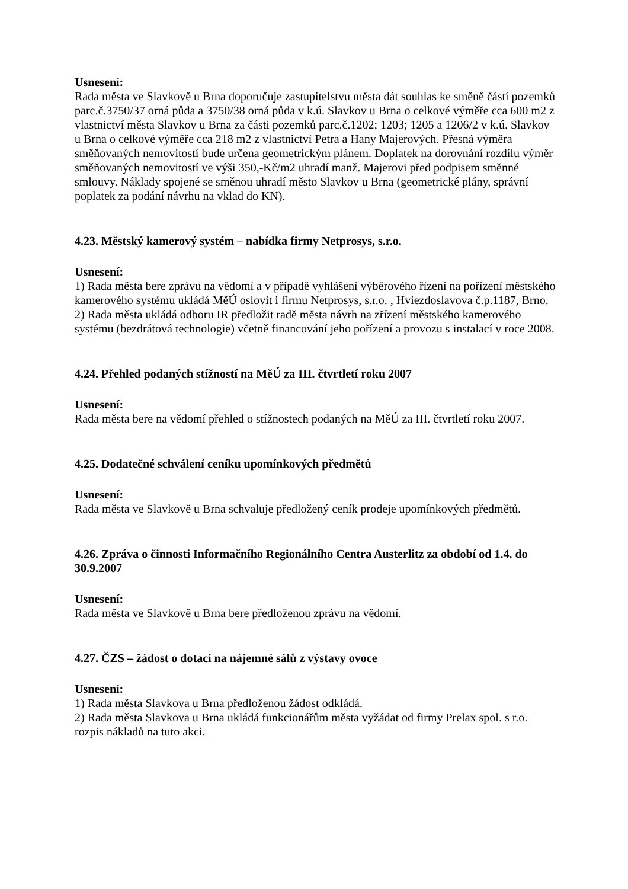Usnesení:
Rada města ve Slavkově u Brna doporučuje zastupitelstvu města dát souhlas ke směně částí pozemků parc.č.3750/37 orná půda a 3750/38 orná půda v k.ú. Slavkov u Brna o celkové výměře cca 600 m2 z vlastnictví města Slavkov u Brna za části pozemků parc.č.1202; 1203; 1205 a 1206/2 v k.ú. Slavkov u Brna o celkové výměře cca 218 m2 z vlastnictví Petra a Hany Majerových. Přesná výměra směňovaných nemovitostí bude určena geometrickým plánem. Doplatek na dorovnání rozdílu výměr směňovaných nemovitostí ve výši 350,-Kč/m2 uhradí manž. Majerovi před podpisem směnné smlouvy. Náklady spojené se směnou uhradí město Slavkov u Brna (geometrické plány, správní poplatek za podání návrhu na vklad do KN).
4.23. Městský kamerový systém – nabídka firmy Netprosys, s.r.o.
Usnesení:
1) Rada města bere zprávu na vědomí a v případě vyhlášení výběrového řízení na pořízení městského kamerového systému ukládá MěÚ oslovit i firmu Netprosys, s.r.o. , Hviezdoslavova č.p.1187, Brno.
2) Rada města ukládá odboru IR předložit radě města návrh na zřízení městského kamerového systému (bezdrátová technologie) včetně financování jeho pořízení a provozu s instalací v roce 2008.
4.24. Přehled podaných stížností na MěÚ za III. čtvrtletí roku 2007
Usnesení:
Rada města bere na vědomí přehled o stížnostech podaných na MěÚ za III. čtvrtletí roku 2007.
4.25. Dodatečné schválení ceníku upomínkových předmětů
Usnesení:
Rada města ve Slavkově u Brna schvaluje předložený ceník prodeje upomínkových předmětů.
4.26. Zpráva o činnosti Informačního Regionálního Centra Austerlitz za období od 1.4. do 30.9.2007
Usnesení:
Rada města ve Slavkově u Brna bere předloženou zprávu na vědomí.
4.27. ČZS – žádost o dotaci na nájemné sálů z výstavy ovoce
Usnesení:
1) Rada města Slavkova u Brna předloženou žádost odkládá.
2) Rada města Slavkova u Brna ukládá funkcionářům města vyžádat od firmy Prelax spol. s r.o. rozpis nákladů na tuto akci.